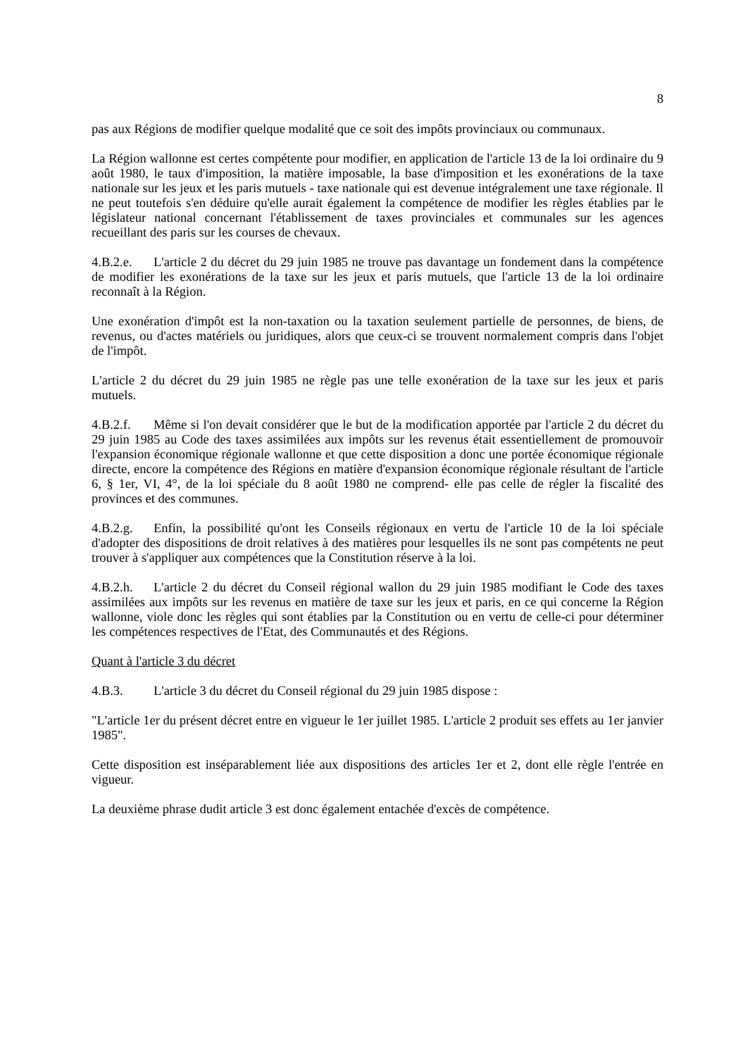8
pas aux Régions de modifier quelque modalité que ce soit des impôts provinciaux ou communaux.
La Région wallonne est certes compétente pour modifier, en application de l'article 13 de la loi ordinaire du 9 août 1980, le taux d'imposition, la matière imposable, la base d'imposition et les exonérations de la taxe nationale sur les jeux et les paris mutuels - taxe nationale qui est devenue intégralement une taxe régionale. Il ne peut toutefois s'en déduire qu'elle aurait également la compé­tence de modifier les règles établies par le législateur national concernant l'établissement de taxes provinciales et communales sur les agences recueillant des paris sur les courses de chevaux.
4.B.2.e. L'article 2 du décret du 29 juin 1985 ne trouve pas davantage un fondement dans la compétence de modifier les exonérations de la taxe sur les jeux et paris mutuels, que l'article 13 de la loi ordinaire reconnaît à la Région.
Une exonération d'impôt est la non-taxation ou la taxation seulement partielle de personnes, de biens, de revenus, ou d'actes matériels ou juridiques, alors que ceux-ci se trouvent normalement compris dans l'objet de l'impôt.
L'article 2 du décret du 29 juin 1985 ne règle pas une telle exonération de la taxe sur les jeux et paris mutuels.
4.B.2.f. Même si l'on devait considérer que le but de la modification apportée par l'article 2 du décret du 29 juin 1985 au Code des taxes assimilées aux impôts sur les revenus était essentiellement de promouvoir l'expansion économique régionale wallonne et que cette disposition a donc une portée économique régionale directe, encore la compétence des Régions en matière d'expansion économique régionale résultant de l'article 6, § 1er, VI, 4°, de la loi spéciale du 8 août 1980 ne comprend- elle pas celle de régler la fiscalité des provinces et des communes.
4.B.2.g. Enfin, la possibilité qu'ont les Conseils régionaux en vertu de l'article 10 de la loi spéciale d'adopter des dispositions de droit relatives à des matières pour lesquelles ils ne sont pas compétents ne peut trouver à s'appliquer aux compétences que la Constitution réserve à la loi.
4.B.2.h. L'article 2 du décret du Conseil régional wallon du 29 juin 1985 modifiant le Code des taxes assimilées aux impôts sur les revenus en matière de taxe sur les jeux et paris, en ce qui concerne la Région wallonne, viole donc les règles qui sont établies par la Constitution ou en vertu de celle-ci pour déterminer les compétences respectives de l'Etat, des Communautés et des Régions.
Quant à l'article 3 du décret
4.B.3. L'article 3 du décret du Conseil régional du 29 juin 1985 dispose :
"L'article 1er du présent décret entre en vigueur le 1er juillet 1985. L'article 2 produit ses effets au 1er janvier 1985".
Cette disposition est inséparablement liée aux dispositions des articles 1er et 2, dont elle règle l'entrée en vigueur.
La deuxième phrase dudit article 3 est donc également entachée d'excès de compétence.